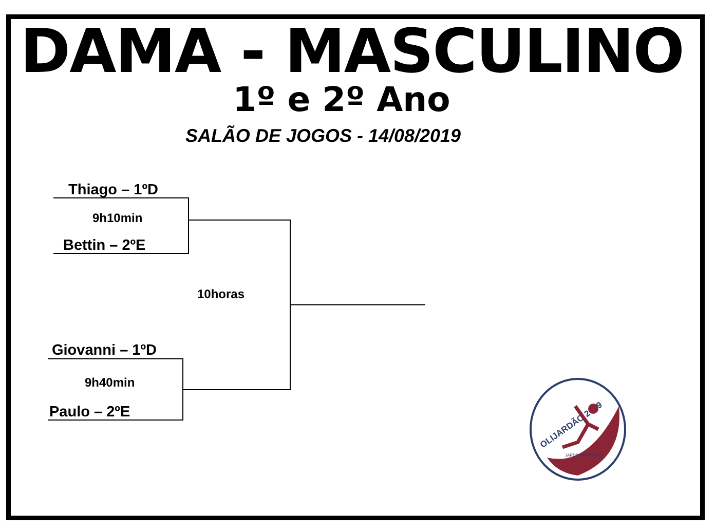DAMA - MASCULINO
1º e 2º Ano
SALÃO DE JOGOS - 14/08/2019
Thiago – 1ºD
9h10min
Bettin – 2ºE
10horas
Giovanni – 1ºD
9h40min
Paulo – 2ºE
OLIJARDÃO 2019
JARDIMSÃOPAULO